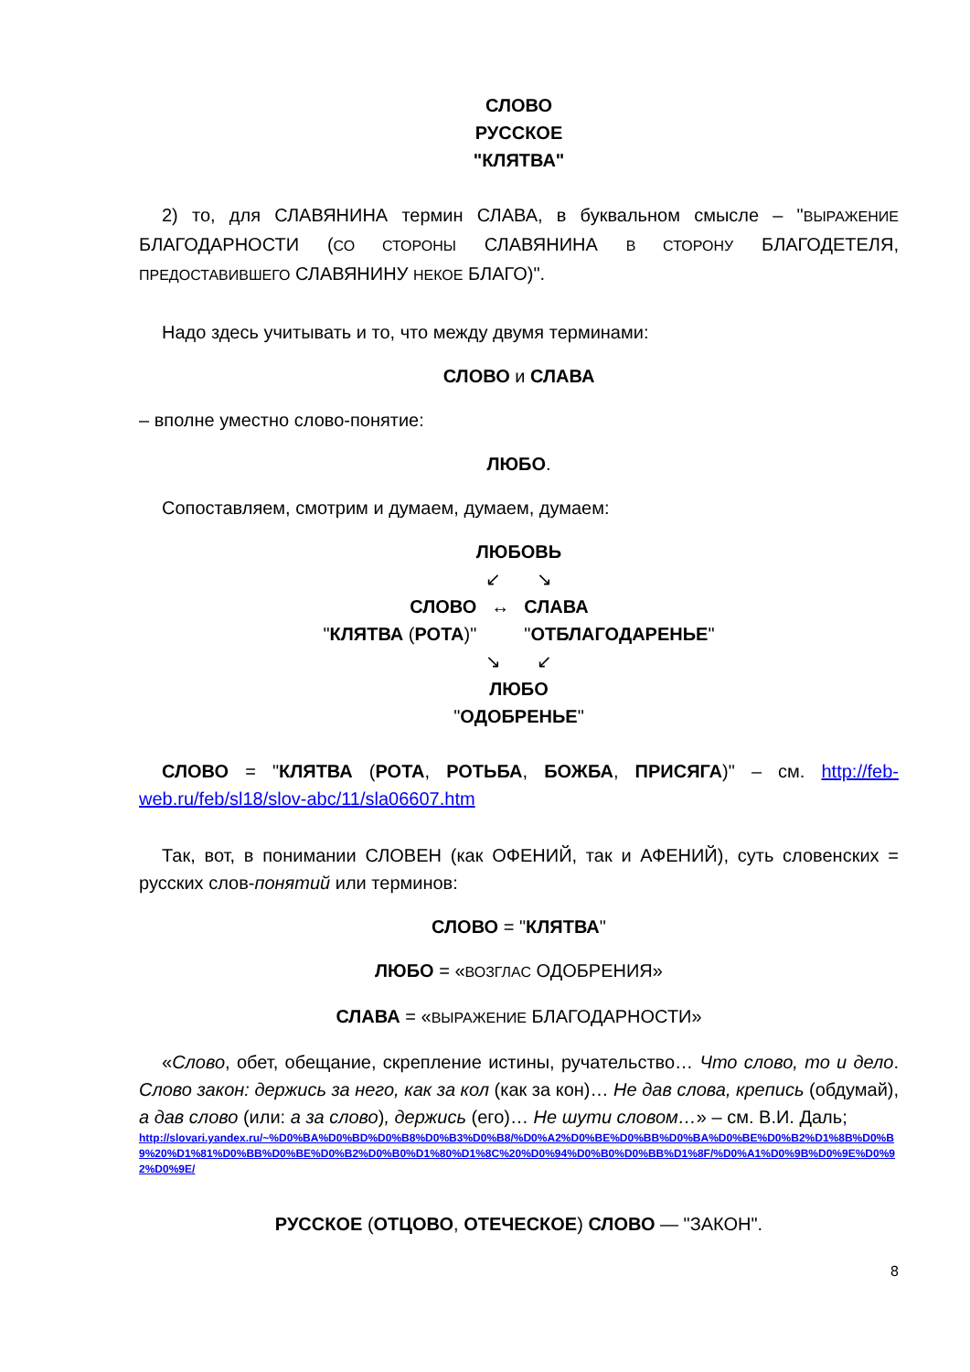СЛОВО
РУССКОЕ
"КЛЯТВА"
2) то, для СЛАВЯНИНА термин СЛАВА, в буквальном смысле – "ВЫРАЖЕНИЕ БЛАГОДАРНОСТИ (СО СТОРОНЫ СЛАВЯНИНА В СТОРОНУ БЛАГОДЕТЕЛЯ, ПРЕДОСТАВИВШЕГО СЛАВЯНИНУ НЕКОЕ БЛАГО)".
Надо здесь учитывать и то, что между двумя терминами:
СЛОВО и СЛАВА
– вполне уместно слово-понятие:
ЛЮБО.
Сопоставляем, смотрим и думаем, думаем, думаем:
ЛЮБОВЬ
↙ ↘
| СЛОВО | ↔ | СЛАВА |
| " КЛЯТВА ( РОТА )" | | " ОТБЛАГОДАРЕНЬЕ " |
↘ ↙
ЛЮБО
"ОДОБРЕНЬЕ"
СЛОВО = "КЛЯТВА (РОТА, РОТЬБА, БОЖБА, ПРИСЯГА)" – см. http://feb-web.ru/feb/sl18/slov-abc/11/sla06607.htm
Так, вот, в понимании СЛОВЕН (как ОФЕНИЙ, так и АФЕНИЙ), суть словенских = русских слов-понятий или терминов:
СЛОВО = "КЛЯТВА"
ЛЮБО = «ВОЗГЛАС ОДОБРЕНИЯ»
СЛАВА = «ВЫРАЖЕНИЕ БЛАГОДАРНОСТИ»
«Слово, обет, обещание, скрепление истины, ручательство… Что слово, то и дело. Слово закон: держись за него, как за кол (как за кон)… Не дав слова, крепись (обдумай), а дав слово (или: а за слово), держись (его)… Не шути словом…» – см. В.И. Даль;
http://slovari.yandex.ru/~%D0%BA%D0%BD%D0%B8%D0%B3%D0%B8/%D0%A2%D0%BE%D0%BB%D0%BA%D0%BE%D0%B2%D1%8B%D0%B9%20%D1%81%D0%BB%D0%BE%D0%B2%D0%B0%D1%80%D1%8C%20%D0%94%D0%B0%D0%BB%D1%8F/%D0%A1%D0%9B%D0%9E%D0%92%D0%9E/
РУССКОЕ (ОТЦОВО, ОТЕЧЕСКОЕ) СЛОВО — "ЗАКОН".
8